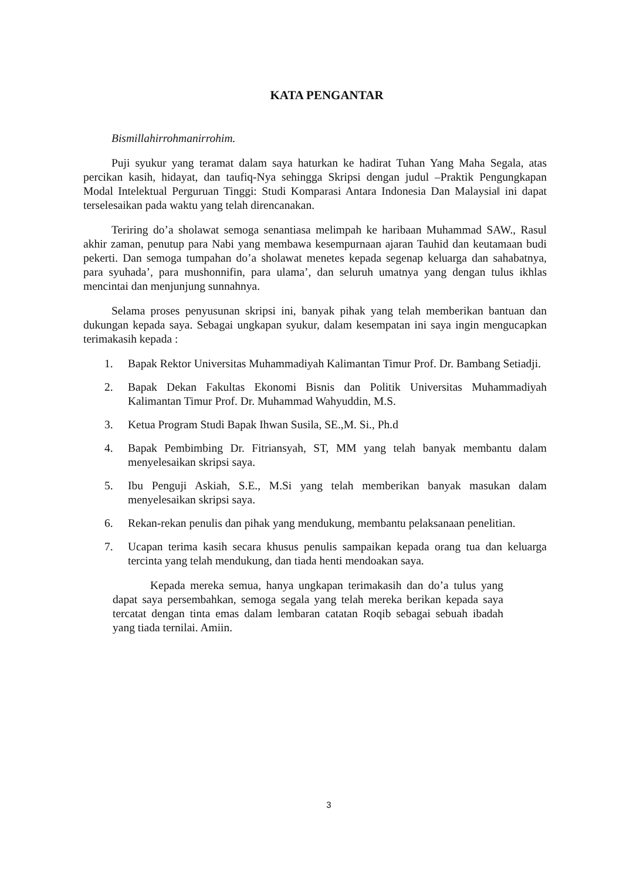KATA PENGANTAR
Bismillahirrohmanirrohim.
Puji syukur yang teramat dalam saya haturkan ke hadirat Tuhan Yang Maha Segala, atas percikan kasih, hidayat, dan taufiq-Nya sehingga Skripsi dengan judul –Praktik Pengungkapan Modal Intelektual Perguruan Tinggi: Studi Komparasi Antara Indonesia Dan Malaysia‖ ini dapat terselesaikan pada waktu yang telah direncanakan.
Teriring do’a sholawat semoga senantiasa melimpah ke haribaan Muhammad SAW., Rasul akhir zaman, penutup para Nabi yang membawa kesempurnaan ajaran Tauhid dan keutamaan budi pekerti. Dan semoga tumpahan do’a sholawat menetes kepada segenap keluarga dan sahabatnya, para syuhada’, para mushonnifin, para ulama’, dan seluruh umatnya yang dengan tulus ikhlas mencintai dan menjunjung sunnahnya.
Selama proses penyusunan skripsi ini, banyak pihak yang telah memberikan bantuan dan dukungan kepada saya. Sebagai ungkapan syukur, dalam kesempatan ini saya ingin mengucapkan terimakasih kepada :
1. Bapak Rektor Universitas Muhammadiyah Kalimantan Timur Prof. Dr. Bambang Setiadji.
2. Bapak Dekan Fakultas Ekonomi Bisnis dan Politik Universitas Muhammadiyah Kalimantan Timur Prof. Dr. Muhammad Wahyuddin, M.S.
3. Ketua Program Studi Bapak Ihwan Susila, SE.,M. Si., Ph.d
4. Bapak Pembimbing Dr. Fitriansyah, ST, MM yang telah banyak membantu dalam menyelesaikan skripsi saya.
5. Ibu Penguji Askiah, S.E., M.Si yang telah memberikan banyak masukan dalam menyelesaikan skripsi saya.
6. Rekan-rekan penulis dan pihak yang mendukung, membantu pelaksanaan penelitian.
7. Ucapan terima kasih secara khusus penulis sampaikan kepada orang tua dan keluarga tercinta yang telah mendukung, dan tiada henti mendoakan saya.
Kepada mereka semua, hanya ungkapan terimakasih dan do’a tulus yang dapat saya persembahkan, semoga segala yang telah mereka berikan kepada saya tercatat dengan tinta emas dalam lembaran catatan Roqib sebagai sebuah ibadah yang tiada ternilai. Amiin.
3